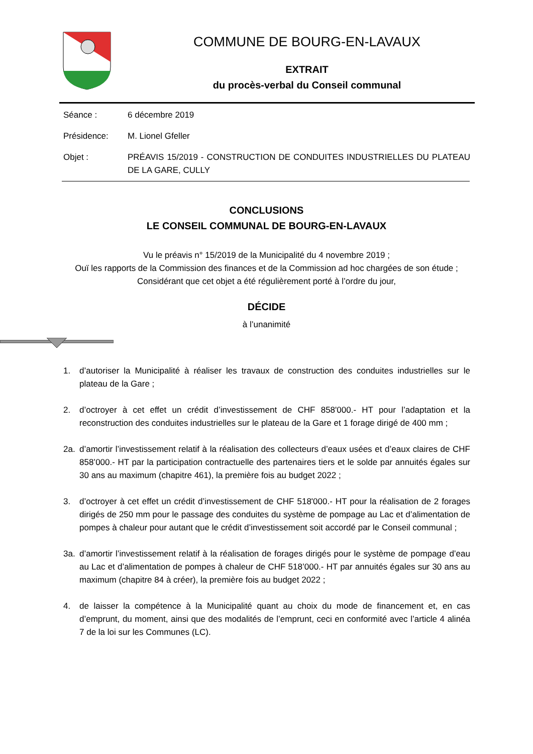COMMUNE DE BOURG-EN-LAVAUX
EXTRAIT
du procès-verbal du Conseil communal
Séance : 6 décembre 2019
Présidence: M. Lionel Gfeller
Objet : PRÉAVIS 15/2019 - CONSTRUCTION DE CONDUITES INDUSTRIELLES DU PLATEAU DE LA GARE, CULLY
CONCLUSIONS
LE CONSEIL COMMUNAL DE BOURG-EN-LAVAUX
Vu le préavis n° 15/2019 de la Municipalité du 4 novembre 2019 ;
Ouï les rapports de la Commission des finances et de la Commission ad hoc chargées de son étude ;
Considérant que cet objet a été régulièrement porté à l’ordre du jour,
DÉCIDE
à l’unanimité
1. d’autoriser la Municipalité à réaliser les travaux de construction des conduites industrielles sur le plateau de la Gare ;
2. d’octroyer à cet effet un crédit d’investissement de CHF 858'000.- HT pour l’adaptation et la reconstruction des conduites industrielles sur le plateau de la Gare et 1 forage dirigé de 400 mm ;
2a. d’amortir l’investissement relatif à la réalisation des collecteurs d’eaux usées et d’eaux claires de CHF 858’000.- HT par la participation contractuelle des partenaires tiers et le solde par annuités égales sur 30 ans au maximum (chapitre 461), la première fois au budget 2022 ;
3. d’octroyer à cet effet un crédit d’investissement de CHF 518'000.- HT pour la réalisation de 2 forages dirigés de 250 mm pour le passage des conduites du système de pompage au Lac et d’alimentation de pompes à chaleur pour autant que le crédit d’investissement soit accordé par le Conseil communal ;
3a. d’amortir l’investissement relatif à la réalisation de forages dirigés pour le système de pompage d’eau au Lac et d’alimentation de pompes à chaleur de CHF 518’000.- HT par annuités égales sur 30 ans au maximum (chapitre 84 à créer), la première fois au budget 2022 ;
4. de laisser la compétence à la Municipalité quant au choix du mode de financement et, en cas d’emprunt, du moment, ainsi que des modalités de l’emprunt, ceci en conformité avec l’article 4 alinéa 7 de la loi sur les Communes (LC).